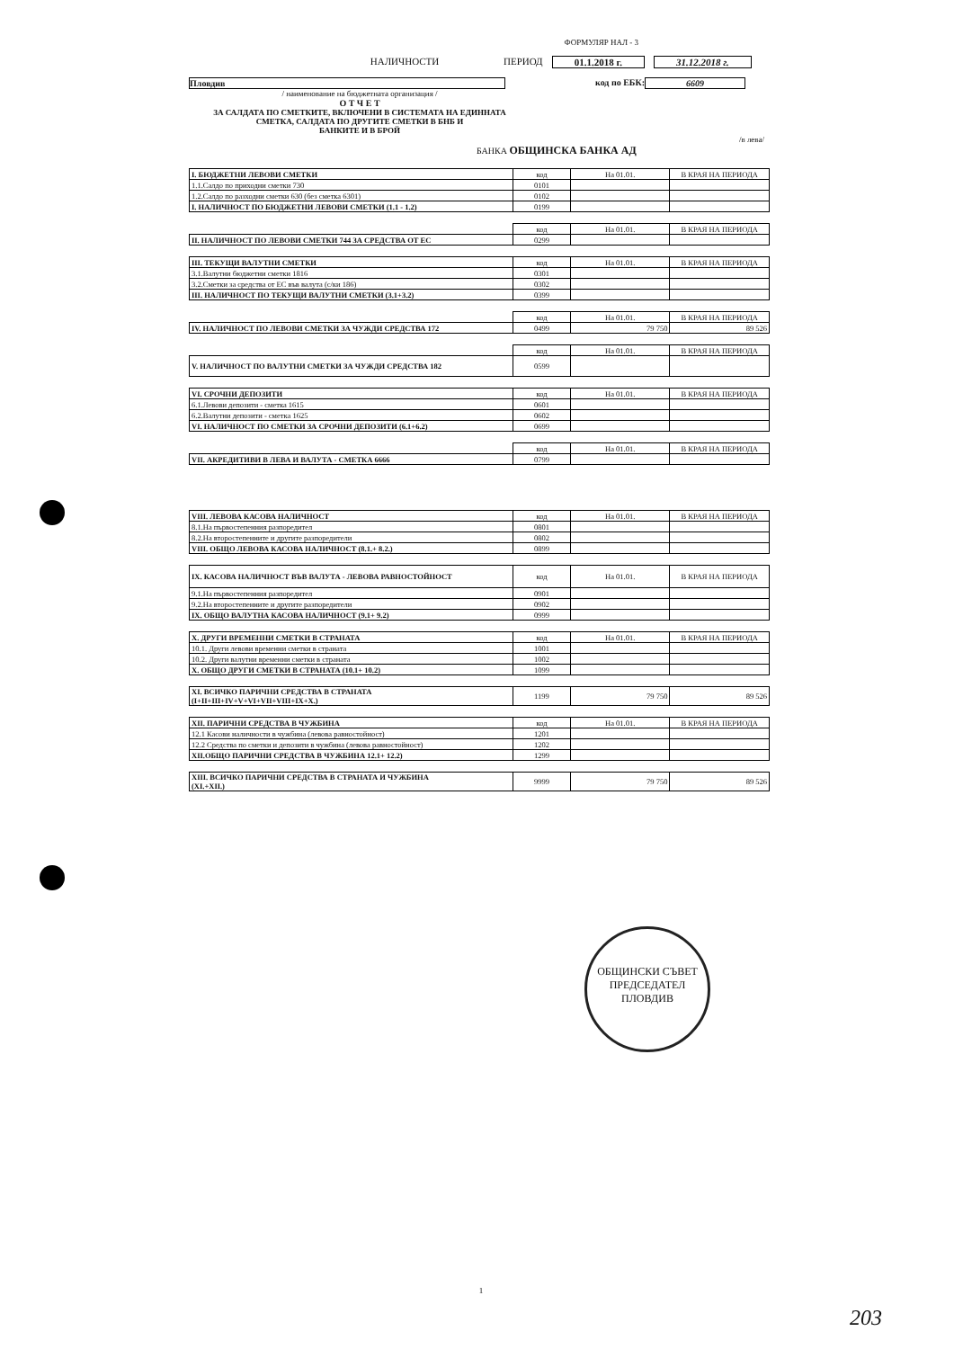ФОРМУЛЯР НАЛ - 3
НАЛИЧНОСТИ ПЕРИОД 01.1.2018 г. 31.12.2018 г.
Пловдив код по ЕБК: 6609
/ наименование на бюджетната организация /
О Т Ч Е Т
ЗА САЛДАТА ПО СМЕТКИТЕ, ВКЛЮЧЕНИ В СИСТЕМАТА НА ЕДИННАТА
СМЕТКА, САЛДАТА ПО ДРУГИТЕ СМЕТКИ В БНБ И
БАНКИТЕ И В БРОЙ
/в лева/
БАНКА ОБЩИНСКА БАНКА АД
| І. БЮДЖЕТНИ ЛЕВОВИ СМЕТКИ | код | На 01.01. | В КРАЯ НА ПЕРИОДА |
| 1.1.Салдо по приходни сметки 730 | 0101 | | |
| 1.2.Салдо по разходни сметки 630 (без сметка 6301) | 0102 | | |
| I. НАЛИЧНОСТ ПО БЮДЖЕТНИ ЛЕВОВИ СМЕТКИ (1.1 - 1.2) | 0199 | | |
| | код | На 01.01. | В КРАЯ НА ПЕРИОДА |
| II. НАЛИЧНОСТ ПО ЛЕВОВИ СМЕТКИ 744 ЗА СРЕДСТВА ОТ ЕС | 0299 | | |
| III. ТЕКУЩИ ВАЛУТНИ СМЕТКИ | код | На 01.01. | В КРАЯ НА ПЕРИОДА |
| 3.1.Валутни бюджетни сметки 1816 | 0301 | | |
| 3.2.Сметки за средства от ЕС във валута (с/ки 186) | 0302 | | |
| III. НАЛИЧНОСТ ПО ТЕКУЩИ ВАЛУТНИ СМЕТКИ (3.1+3.2) | 0399 | | |
| | код | На 01.01. | В КРАЯ НА ПЕРИОДА |
| IV. НАЛИЧНОСТ ПО ЛЕВОВИ СМЕТКИ ЗА ЧУЖДИ СРЕДСТВА 172 | 0499 | 79 750 | 89 526 |
| | код | На 01.01. | В КРАЯ НА ПЕРИОДА |
| V. НАЛИЧНОСТ ПО ВАЛУТНИ СМЕТКИ ЗА ЧУЖДИ СРЕДСТВА 182 | 0599 | | |
| VI. СРОЧНИ ДЕПОЗИТИ | код | На 01.01. | В КРАЯ НА ПЕРИОДА |
| 6.1.Левови депозити - сметка 1615 | 0601 | | |
| 6.2.Валутни депозити - сметка 1625 | 0602 | | |
| VI. НАЛИЧНОСТ ПО СМЕТКИ ЗА СРОЧНИ ДЕПОЗИТИ (6.1+6.2) | 0699 | | |
| | код | На 01.01. | В КРАЯ НА ПЕРИОДА |
| VII. АКРЕДИТИВИ В ЛЕВА И ВАЛУТА - СМЕТКА 6666 | 0799 | | |
| VIII. ЛЕВОВА КАСОВА НАЛИЧНОСТ | код | На 01.01. | В КРАЯ НА ПЕРИОДА |
| 8.1.На първостепенния разпоредител | 0801 | | |
| 8.2.На второстепенните и другите разпоредители | 0802 | | |
| VIII. ОБЩО ЛЕВОВА КАСОВА НАЛИЧНОСТ (8.1.+ 8.2.) | 0899 | | |
| IX. КАСОВА НАЛИЧНОСТ ВЪВ ВАЛУТА - ЛЕВОВА РАВНОСТОЙНОСТ | код | На 01.01. | В КРАЯ НА ПЕРИОДА |
| 9.1.На първостепенния разпоредител | 0901 | | |
| 9.2.На второстепенните и другите разпоредители | 0902 | | |
| IX. ОБЩО ВАЛУТНА КАСОВА НАЛИЧНОСТ (9.1+ 9.2) | 0999 | | |
| X. ДРУГИ ВРЕМЕННИ СМЕТКИ В СТРАНАТА | код | На 01.01. | В КРАЯ НА ПЕРИОДА |
| 10.1. Други левови временни сметки в страната | 1001 | | |
| 10.2. Други валутни временни сметки в страната | 1002 | | |
| X. ОБЩО ДРУГИ СМЕТКИ В СТРАНАТА (10.1+ 10.2) | 1099 | | |
| XI. ВСИЧКО ПАРИЧНИ СРЕДСТВА В СТРАНАТА (I+II+III+IV+V+VI+VII+VIII+IX+X.) | 1199 | 79 750 | 89 526 |
| XII. ПАРИЧНИ СРЕДСТВА В ЧУЖБИНА | код | На 01.01. | В КРАЯ НА ПЕРИОДА |
| 12.1 Касови наличности в чужбина (левова равностойност) | 1201 | | |
| 12.2 Средства по сметки и депозити в чужбина (левова равностойност) | 1202 | | |
| XII.ОБЩО ПАРИЧНИ СРЕДСТВА В ЧУЖБИНА 12.1+ 12.2) | 1299 | | |
| XIII. ВСИЧКО ПАРИЧНИ СРЕДСТВА В СТРАНАТА И ЧУЖБИНА (XI.+XII.) | 9999 | 79 750 | 89 526 |
ОБЩИНСКИ СЪВЕТ
ПРЕДСЕДАТЕЛ
ПЛОВДИВ
1
203